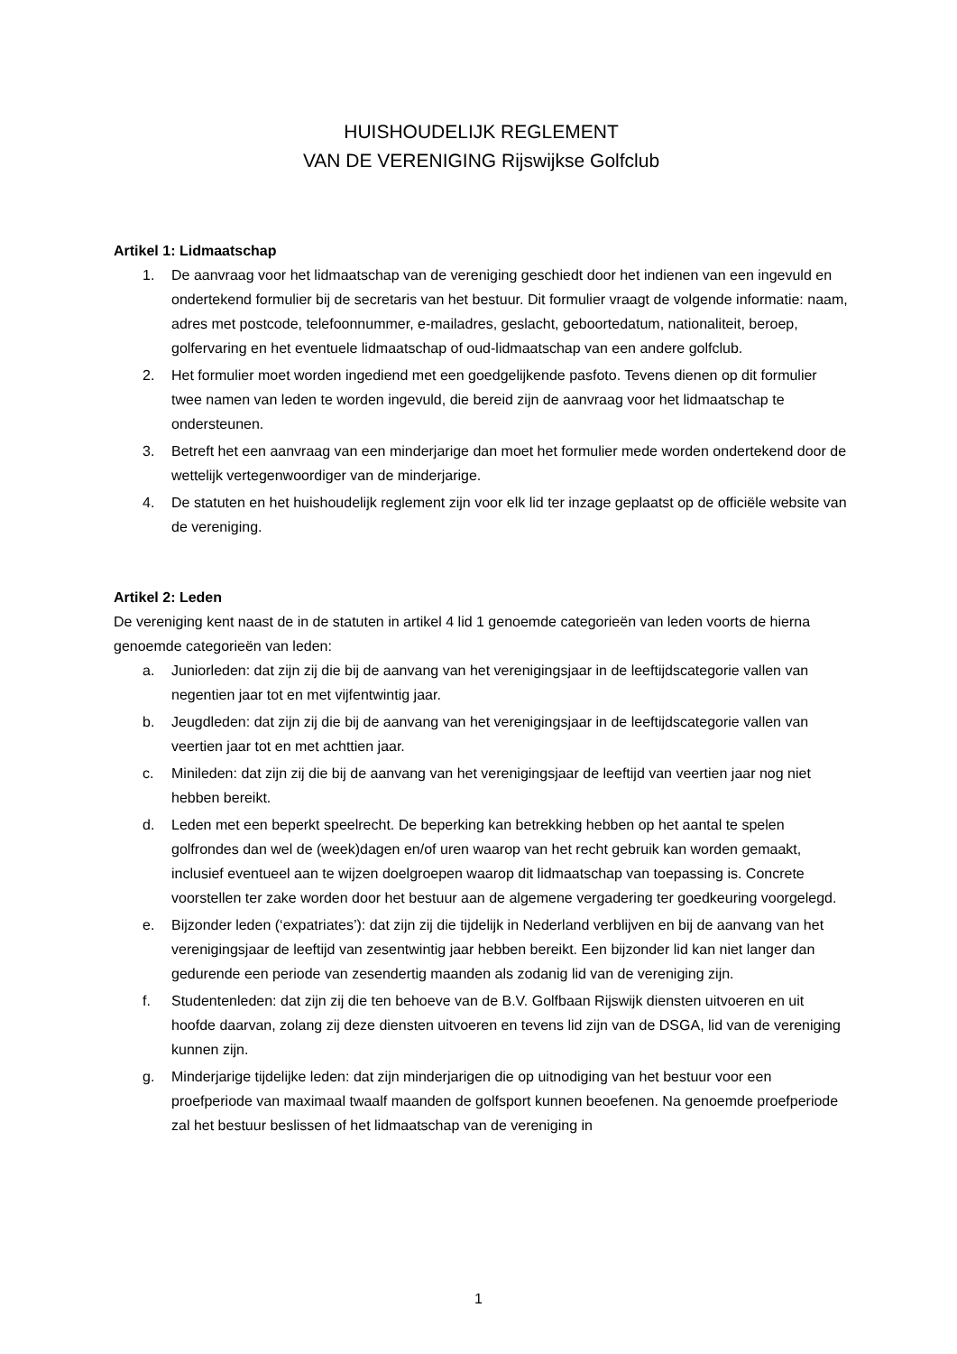HUISHOUDELIJK REGLEMENT
VAN DE VERENIGING Rijswijkse Golfclub
Artikel 1: Lidmaatschap
1. De aanvraag voor het lidmaatschap van de vereniging geschiedt door het indienen van een ingevuld en ondertekend formulier bij de secretaris van het bestuur. Dit formulier vraagt de volgende informatie: naam, adres met postcode, telefoonnummer, e-mailadres, geslacht, geboortedatum, nationaliteit, beroep, golfervaring en het eventuele lidmaatschap of oud-lidmaatschap van een andere golfclub.
2. Het formulier moet worden ingediend met een goedgelijkende pasfoto. Tevens dienen op dit formulier twee namen van leden te worden ingevuld, die bereid zijn de aanvraag voor het lidmaatschap te ondersteunen.
3. Betreft het een aanvraag van een minderjarige dan moet het formulier mede worden ondertekend door de wettelijk vertegenwoordiger van de minderjarige.
4. De statuten en het huishoudelijk reglement zijn voor elk lid ter inzage geplaatst op de officiële website van de vereniging.
Artikel 2: Leden
De vereniging kent naast de in de statuten in artikel 4 lid 1 genoemde categorieën van leden voorts de hierna genoemde categorieën van leden:
a. Juniorleden: dat zijn zij die bij de aanvang van het verenigingsjaar in de leeftijdscategorie vallen van negentien jaar tot en met vijfentwintig jaar.
b. Jeugdleden: dat zijn zij die bij de aanvang van het verenigingsjaar in de leeftijdscategorie vallen van veertien jaar tot en met achttien jaar.
c. Minileden: dat zijn zij die bij de aanvang van het verenigingsjaar de leeftijd van veertien jaar nog niet hebben bereikt.
d. Leden met een beperkt speelrecht. De beperking kan betrekking hebben op het aantal te spelen golfrondes dan wel de (week)dagen en/of uren waarop van het recht gebruik kan worden gemaakt, inclusief eventueel aan te wijzen doelgroepen waarop dit lidmaatschap van toepassing is. Concrete voorstellen ter zake worden door het bestuur aan de algemene vergadering ter goedkeuring voorgelegd.
e. Bijzonder leden (‘expatriates’): dat zijn zij die tijdelijk in Nederland verblijven en bij de aanvang van het verenigingsjaar de leeftijd van zesentwintig jaar hebben bereikt. Een bijzonder lid kan niet langer dan gedurende een periode van zesendertig maanden als zodanig lid van de vereniging zijn.
f. Studentenleden: dat zijn zij die ten behoeve van de B.V. Golfbaan Rijswijk diensten uitvoeren en uit hoofde daarvan, zolang zij deze diensten uitvoeren en tevens lid zijn van de DSGA, lid van de vereniging kunnen zijn.
g. Minderjarige tijdelijke leden: dat zijn minderjarigen die op uitnodiging van het bestuur voor een proefperiode van maximaal twaalf maanden de golfsport kunnen beoefenen. Na genoemde proefperiode zal het bestuur beslissen of het lidmaatschap van de vereniging in
1